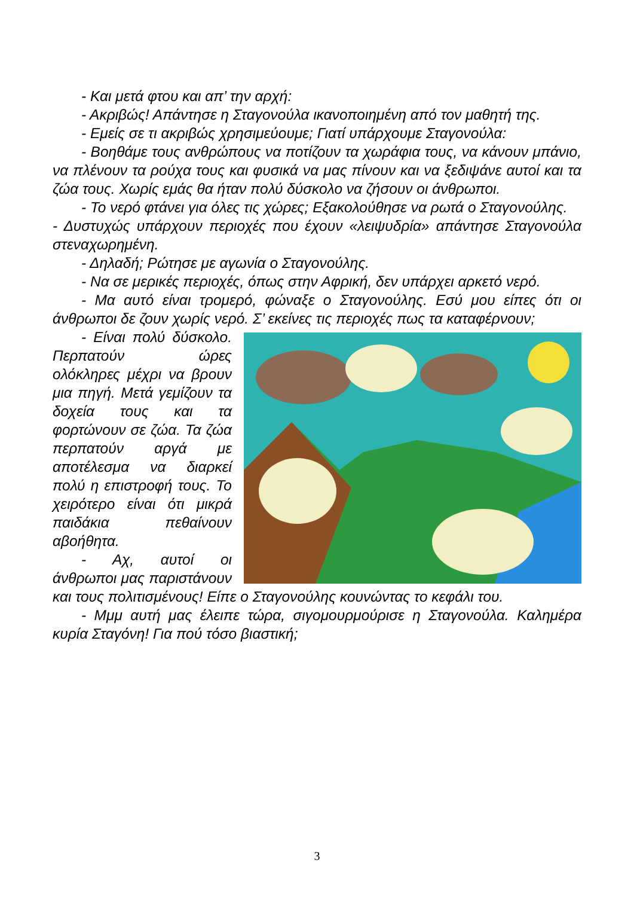- Και μετά φτου και απ’ την αρχή:
- Ακριβώς! Απάντησε η Σταγονούλα ικανοποιημένη από τον μαθητή της.
- Εμείς σε τι ακριβώς χρησιμεύουμε; Γιατί υπάρχουμε Σταγονούλα:
- Βοηθάμε τους ανθρώπους να ποτίζουν τα χωράφια τους, να κάνουν μπάνιο, να πλένουν τα ρούχα τους και φυσικά να μας πίνουν και να ξεδιψάνε αυτοί και τα ζώα τους. Χωρίς εμάς θα ήταν πολύ δύσκολο να ζήσουν οι άνθρωποι.
- Το νερό φτάνει για όλες τις χώρες; Εξακολούθησε να ρωτά ο Σταγονούλης.
- Δυστυχώς υπάρχουν περιοχές που έχουν «λειψυδρία» απάντησε Σταγονούλα στεναχωρημένη.
- Δηλαδή; Ρώτησε με αγωνία ο Σταγονούλης.
- Να σε μερικές περιοχές, όπως στην Αφρική, δεν υπάρχει αρκετό νερό.
- Μα αυτό είναι τρομερό, φώναξε ο Σταγονούλης. Εσύ μου είπες ότι οι άνθρωποι δε ζουν χωρίς νερό. Σ’ εκείνες τις περιοχές πως τα καταφέρνουν;
- Είναι πολύ δύσκολο. Περπατούν ώρες ολόκληρες μέχρι να βρουν μια πηγή. Μετά γεμίζουν τα δοχεία τους και τα φορτώνουν σε ζώα. Τα ζώα περπατούν αργά με αποτέλεσμα να διαρκεί πολύ η επιστροφή τους. Το χειρότερο είναι ότι μικρά παιδάκια πεθαίνουν αβοήθητα.
- Αχ, αυτοί οι άνθρωποι μας παριστάνουν και τους πολιτισμένους! Είπε ο Σταγονούλης κουνώντας το κεφάλι του.
- Μμμ αυτή μας έλειπε τώρα, σιγομουρμούρισε η Σταγονούλα. Καλημέρα κυρία Σταγόνη! Για πού τόσο βιαστική;
3